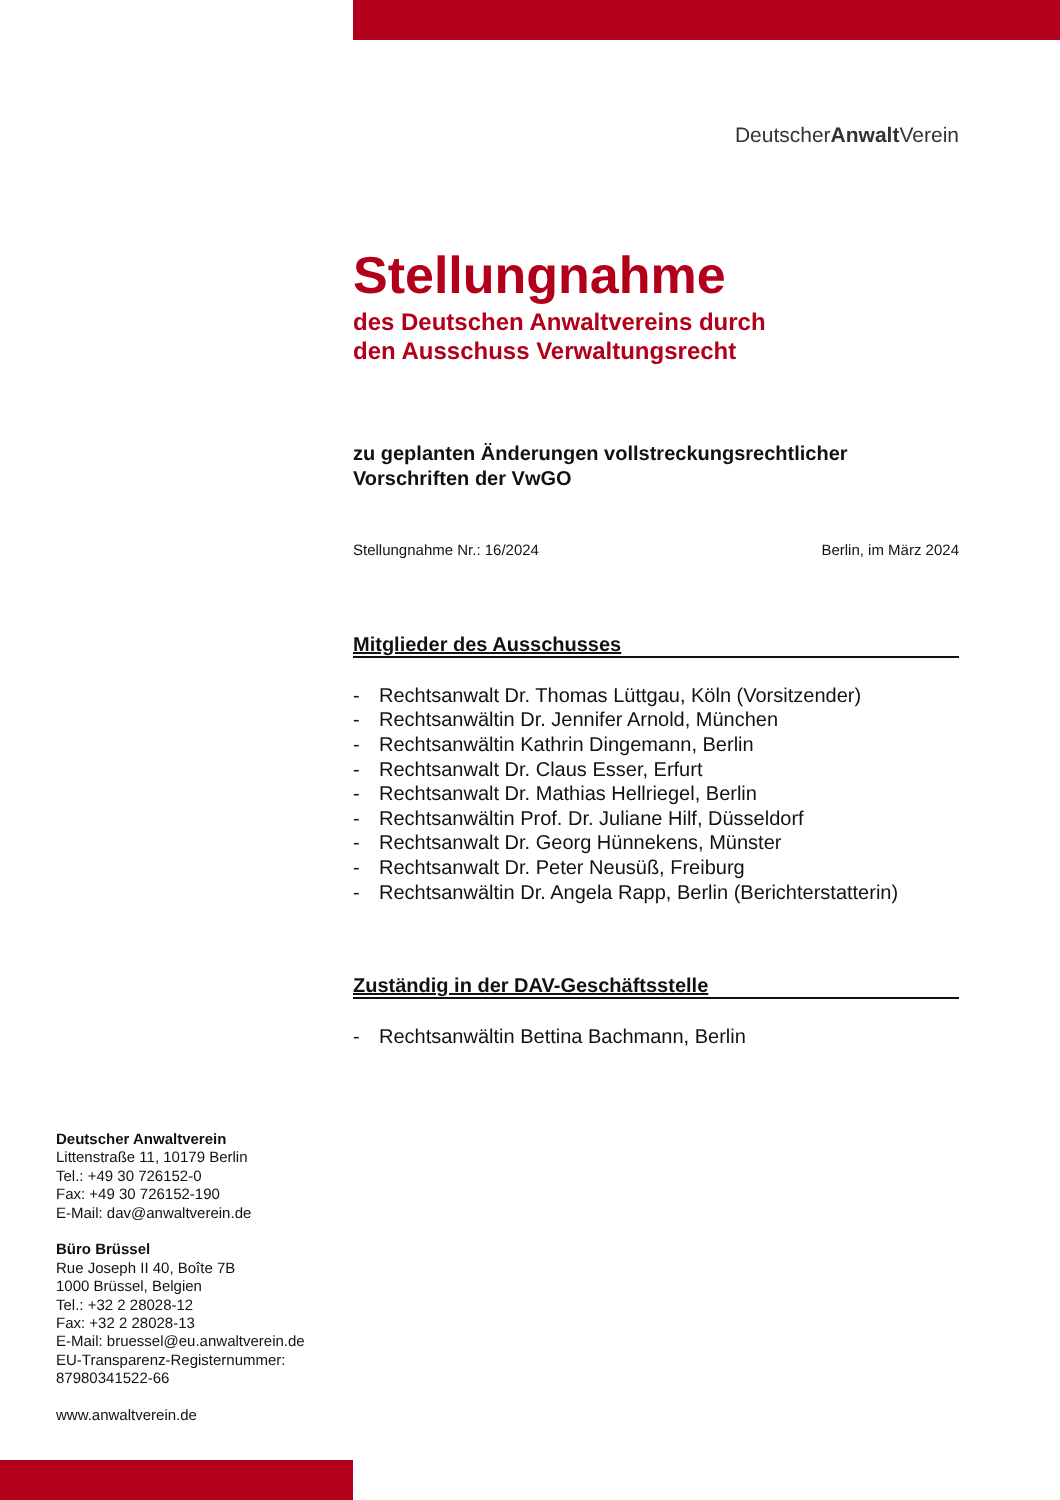≋
DeutscherAnwalt Verein
Stellungnahme
des Deutschen Anwaltvereins durch
den Ausschuss Verwaltungsrecht
zu geplanten Änderungen vollstreckungsrechtlicher
Vorschriften der VwGO
Stellungnahme Nr.: 16/2024 Berlin, im März 2024
Mitglieder des Ausschusses
- Rechtsanwalt Dr. Thomas Lüttgau, Köln (Vorsitzender)
- Rechtsanwältin Dr. Jennifer Arnold, München
- Rechtsanwältin Kathrin Dingemann, Berlin
- Rechtsanwalt Dr. Claus Esser, Erfurt
- Rechtsanwalt Dr. Mathias Hellriegel, Berlin
- Rechtsanwältin Prof. Dr. Juliane Hilf, Düsseldorf
- Rechtsanwalt Dr. Georg Hünnekens, Münster
- Rechtsanwalt Dr. Peter Neusüß, Freiburg
- Rechtsanwältin Dr. Angela Rapp, Berlin (Berichterstatterin)
Zuständig in der DAV-Geschäftsstelle
- Rechtsanwältin Bettina Bachmann, Berlin
Deutscher Anwaltverein
Littenstraße 11, 10179 Berlin
Tel.: +49 30 726152-0
Fax: +49 30 726152-190
E-Mail: dav@anwaltverein.de
Büro Brüssel
Rue Joseph II 40, Boîte 7B
1000 Brüssel, Belgien
Tel.: +32 2 28028-12
Fax: +32 2 28028-13
E-Mail: bruessel@eu.anwaltverein.de
EU-Transparenz-Registernummer:
87980341522-66
www.anwaltverein.de